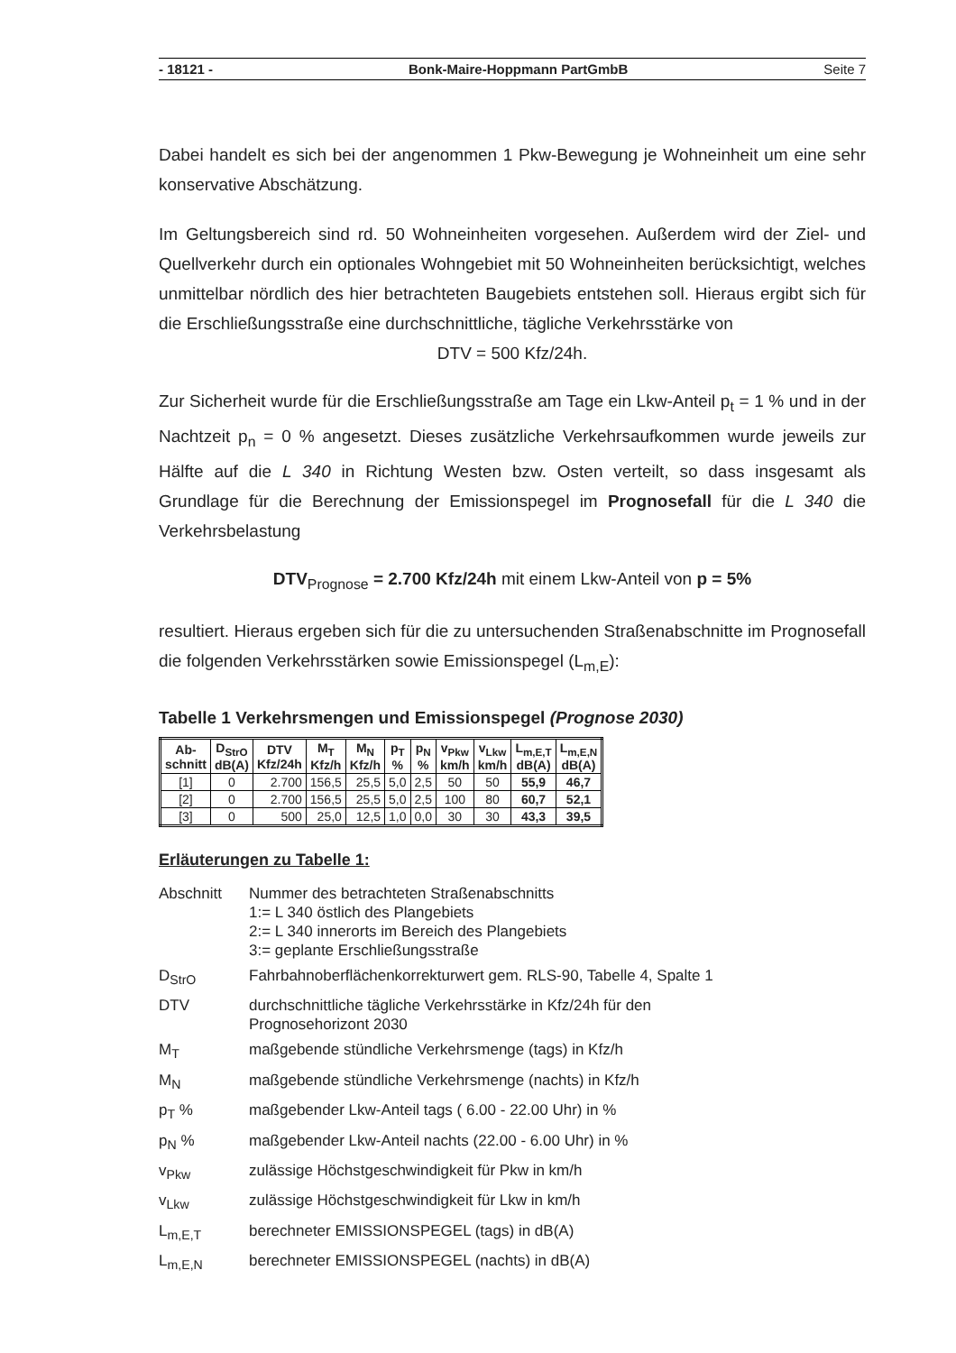- 18121 - Bonk-Maire-Hoppmann PartGmbB Seite 7
Dabei handelt es sich bei der angenommen 1 Pkw-Bewegung je Wohneinheit um eine sehr konservative Abschätzung.
Im Geltungsbereich sind rd. 50 Wohneinheiten vorgesehen. Außerdem wird der Ziel- und Quellverkehr durch ein optionales Wohngebiet mit 50 Wohneinheiten berücksichtigt, welches unmittelbar nördlich des hier betrachteten Baugebiets entstehen soll. Hieraus ergibt sich für die Erschließungsstraße eine durchschnittliche, tägliche Verkehrsstärke von
DTV = 500 Kfz/24h.
Zur Sicherheit wurde für die Erschließungsstraße am Tage ein Lkw-Anteil p<sub>t</sub> = 1 % und in der Nachtzeit p<sub>n</sub> = 0 % angesetzt. Dieses zusätzliche Verkehrsaufkommen wurde jeweils zur Hälfte auf die L 340 in Richtung Westen bzw. Osten verteilt, so dass insgesamt als Grundlage für die Berechnung der Emissionspegel im Prognosefall für die L 340 die Verkehrsbelastung
DTV<sub>Prognose</sub> = 2.700 Kfz/24h mit einem Lkw-Anteil von p = 5%
resultiert. Hieraus ergeben sich für die zu untersuchenden Straßenabschnitte im Prognosefall die folgenden Verkehrsstärken sowie Emissionspegel (L<sub>m,E</sub>):
Tabelle 1 Verkehrsmengen und Emissionspegel (Prognose 2030)
| Ab- schnitt | D<sub>StrO</sub> dB(A) | DTV Kfz/24h | M<sub>T</sub> Kfz/h | M<sub>N</sub> Kfz/h | p<sub>T</sub> % | p<sub>N</sub> % | v<sub>Pkw</sub> km/h | v<sub>Lkw</sub> km/h | L<sub>m,E,T</sub> dB(A) | L<sub>m,E,N</sub> dB(A) |
| --- | --- | --- | --- | --- | --- | --- | --- | --- | --- | --- |
| [1] | 0 | 2.700 | 156,5 | 25,5 | 5,0 | 2,5 | 50 | 50 | 55,9 | 46,7 |
| [2] | 0 | 2.700 | 156,5 | 25,5 | 5,0 | 2,5 | 100 | 80 | 60,7 | 52,1 |
| [3] | 0 | 500 | 25,0 | 12,5 | 1,0 | 0,0 | 30 | 30 | 43,3 | 39,5 |
Erläuterungen zu Tabelle 1:
Abschnitt Nummer des betrachteten Straßenabschnitts
1:= L 340 östlich des Plangebiets
2:= L 340 innerorts im Bereich des Plangebiets
3:= geplante Erschließungsstraße
D<sub>StrO</sub> Fahrbahnoberflächenkorrekturwert gem. RLS-90, Tabelle 4, Spalte 1
DTV durchschnittliche tägliche Verkehrsstärke in Kfz/24h für den
Prognosehorizont 2030
M<sub>T</sub> maßgebende stündliche Verkehrsmenge (tags) in Kfz/h
M<sub>N</sub> maßgebende stündliche Verkehrsmenge (nachts) in Kfz/h
p<sub>T</sub> % maßgebender Lkw-Anteil tags ( 6.00 - 22.00 Uhr) in %
p<sub>N</sub> % maßgebender Lkw-Anteil nachts (22.00 - 6.00 Uhr) in %
v<sub>Pkw</sub> zulässige Höchstgeschwindigkeit für Pkw in km/h
v<sub>Lkw</sub> zulässige Höchstgeschwindigkeit für Lkw in km/h
L<sub>m,E,T</sub> berechneter EMISSIONSPEGEL (tags) in dB(A)
L<sub>m,E,N</sub> berechneter EMISSIONSPEGEL (nachts) in dB(A)